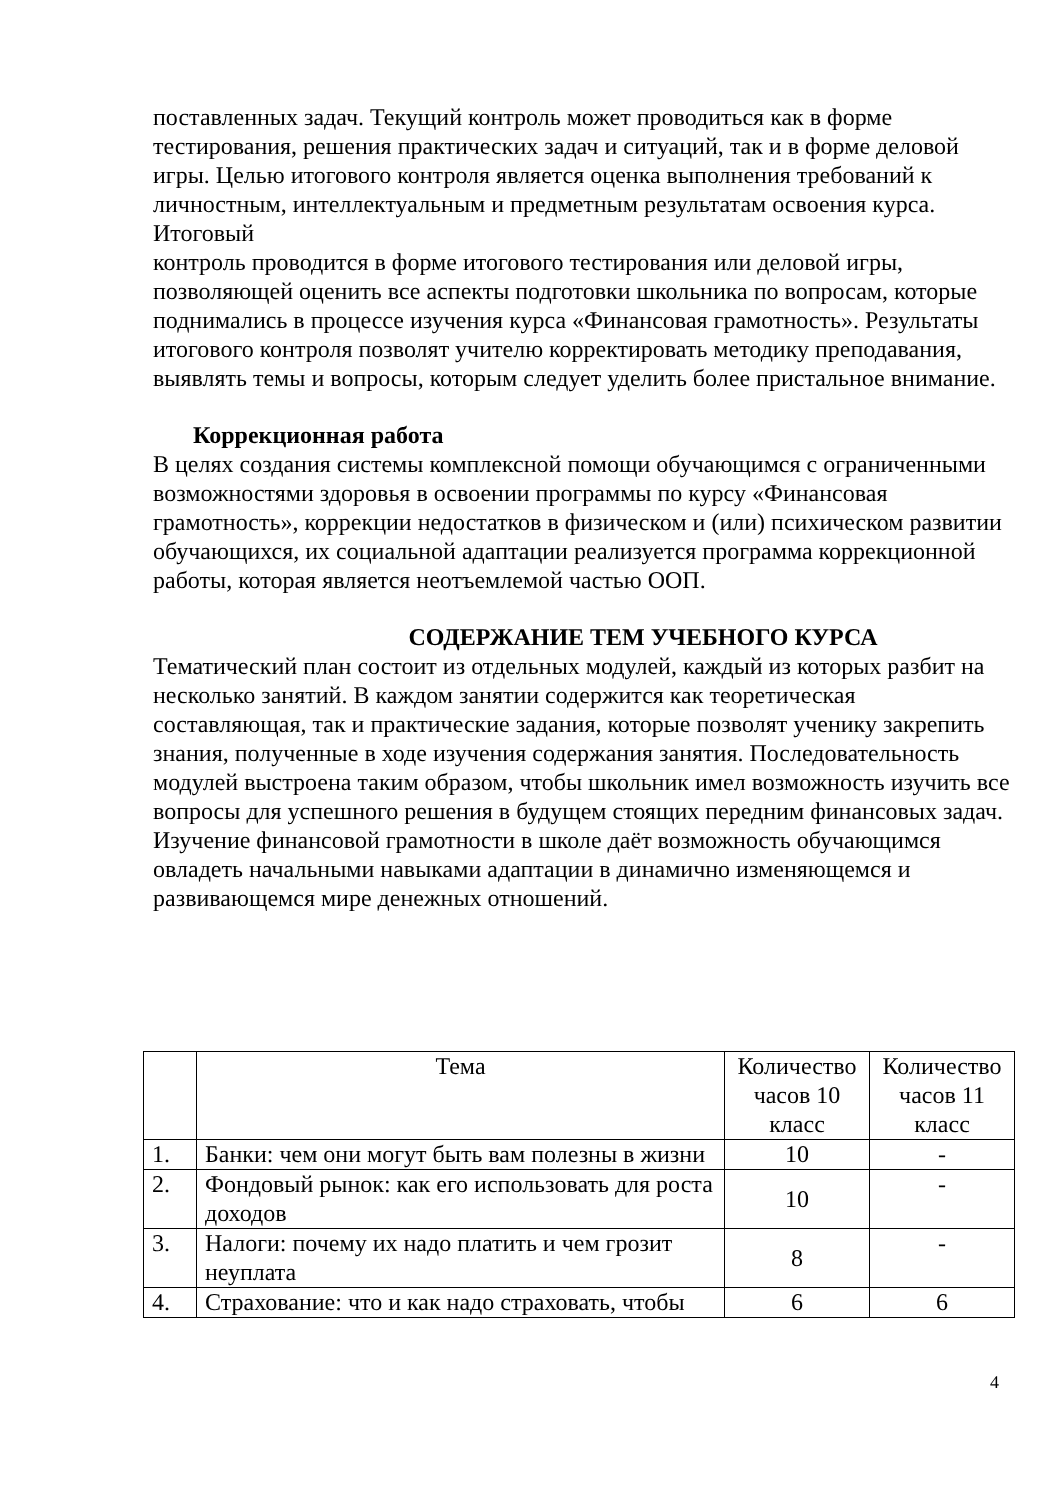поставленных задач. Текущий контроль может проводиться как в форме тестирования, решения практических задач и ситуаций, так и в форме деловой игры. Целью итогового контроля является оценка выполнения требований к личностным, интеллектуальным и предметным результатам освоения курса. Итоговый
контроль проводится в форме итогового тестирования или деловой игры, позволяющей оценить все аспекты подготовки школьника по вопросам, которые поднимались в процессе изучения курса «Финансовая грамотность». Результаты итогового контроля позволят учителю корректировать методику преподавания, выявлять темы и вопросы, которым следует уделить более пристальное внимание.
Коррекционная работа
В целях создания системы комплексной помощи обучающимся с ограниченными возможностями здоровья в освоении программы по курсу «Финансовая грамотность», коррекции недостатков в физическом и (или) психическом развитии обучающихся, их социальной адаптации реализуется программа коррекционной работы, которая является неотъемлемой частью ООП.
СОДЕРЖАНИЕ ТЕМ УЧЕБНОГО КУРСА
Тематический план состоит из отдельных модулей, каждый из которых разбит на несколько занятий. В каждом занятии содержится как теоретическая составляющая, так и практические задания, которые позволят ученику закрепить знания, полученные в ходе изучения содержания занятия. Последовательность модулей выстроена таким образом, чтобы школьник имел возможность изучить все вопросы для успешного решения в будущем стоящих передним финансовых задач. Изучение финансовой грамотности в школе даёт возможность обучающимся овладеть начальными навыками адаптации в динамично изменяющемся и развивающемся мире денежных отношений.
| | Тема | Количество часов 10 класс | Количество часов 11 класс |
| 1. | Банки: чем они могут быть вам полезны в жизни | 10 | - |
| 2. | Фондовый рынок: как его использовать для роста доходов | 10 | - |
| 3. | Налоги: почему их надо платить и чем грозит неуплата | 8 | - |
| 4. | Страхование: что и как надо страховать, чтобы | 6 | 6 |
4